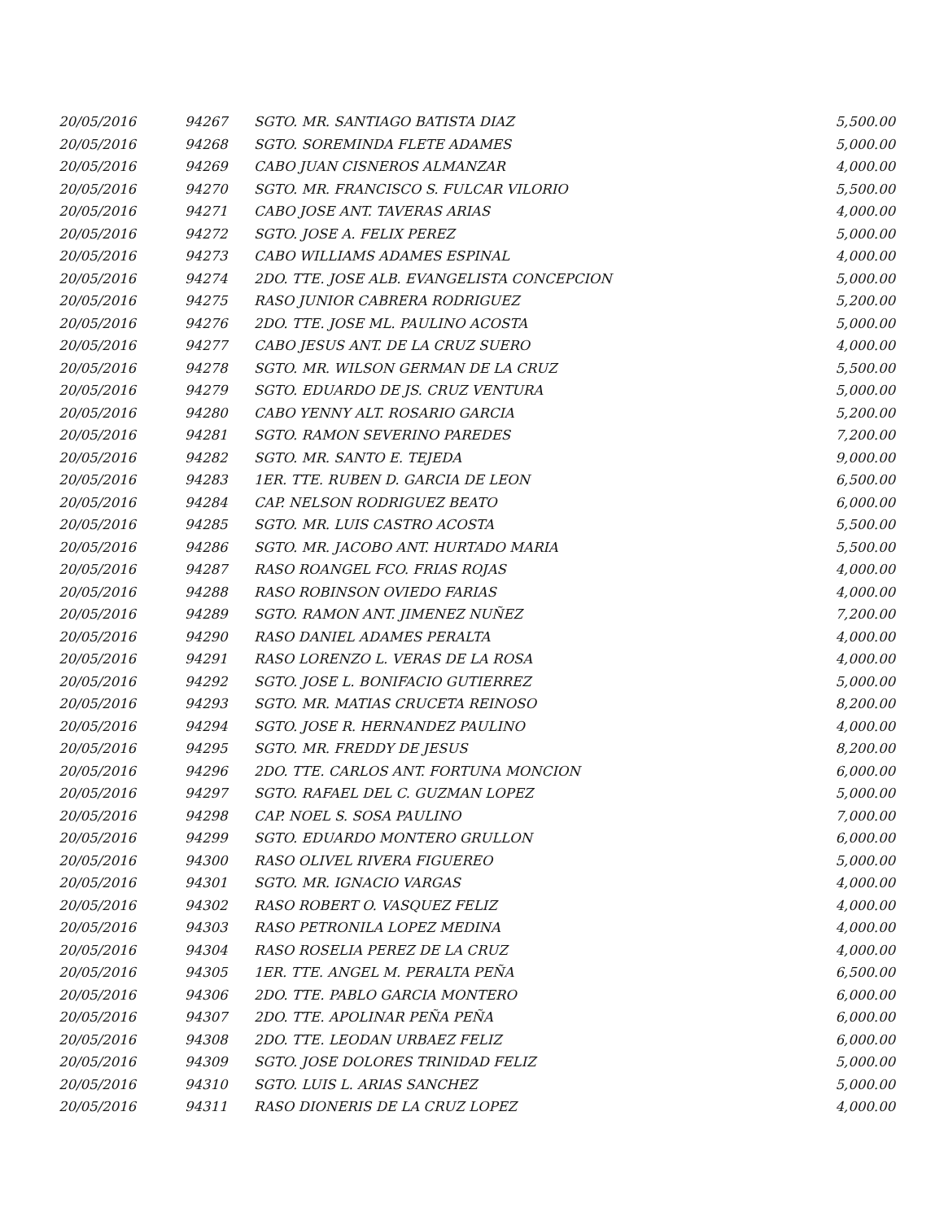| 20/05/2016 | 94267 | SGTO. MR. SANTIAGO BATISTA DIAZ | 5,500.00 |
| 20/05/2016 | 94268 | SGTO. SOREMINDA FLETE ADAMES | 5,000.00 |
| 20/05/2016 | 94269 | CABO JUAN CISNEROS ALMANZAR | 4,000.00 |
| 20/05/2016 | 94270 | SGTO. MR. FRANCISCO S. FULCAR VILORIO | 5,500.00 |
| 20/05/2016 | 94271 | CABO JOSE ANT. TAVERAS ARIAS | 4,000.00 |
| 20/05/2016 | 94272 | SGTO. JOSE A. FELIX PEREZ | 5,000.00 |
| 20/05/2016 | 94273 | CABO WILLIAMS ADAMES ESPINAL | 4,000.00 |
| 20/05/2016 | 94274 | 2DO. TTE. JOSE ALB. EVANGELISTA CONCEPCION | 5,000.00 |
| 20/05/2016 | 94275 | RASO JUNIOR CABRERA RODRIGUEZ | 5,200.00 |
| 20/05/2016 | 94276 | 2DO. TTE. JOSE ML. PAULINO ACOSTA | 5,000.00 |
| 20/05/2016 | 94277 | CABO JESUS ANT. DE LA CRUZ SUERO | 4,000.00 |
| 20/05/2016 | 94278 | SGTO. MR. WILSON GERMAN DE LA CRUZ | 5,500.00 |
| 20/05/2016 | 94279 | SGTO. EDUARDO DE JS. CRUZ VENTURA | 5,000.00 |
| 20/05/2016 | 94280 | CABO YENNY ALT. ROSARIO GARCIA | 5,200.00 |
| 20/05/2016 | 94281 | SGTO. RAMON SEVERINO PAREDES | 7,200.00 |
| 20/05/2016 | 94282 | SGTO. MR. SANTO E. TEJEDA | 9,000.00 |
| 20/05/2016 | 94283 | 1ER. TTE. RUBEN D. GARCIA DE LEON | 6,500.00 |
| 20/05/2016 | 94284 | CAP. NELSON RODRIGUEZ BEATO | 6,000.00 |
| 20/05/2016 | 94285 | SGTO. MR. LUIS CASTRO ACOSTA | 5,500.00 |
| 20/05/2016 | 94286 | SGTO. MR. JACOBO ANT. HURTADO MARIA | 5,500.00 |
| 20/05/2016 | 94287 | RASO ROANGEL FCO. FRIAS ROJAS | 4,000.00 |
| 20/05/2016 | 94288 | RASO ROBINSON OVIEDO FARIAS | 4,000.00 |
| 20/05/2016 | 94289 | SGTO. RAMON ANT. JIMENEZ NUÑEZ | 7,200.00 |
| 20/05/2016 | 94290 | RASO DANIEL ADAMES PERALTA | 4,000.00 |
| 20/05/2016 | 94291 | RASO LORENZO L. VERAS DE LA ROSA | 4,000.00 |
| 20/05/2016 | 94292 | SGTO. JOSE L. BONIFACIO GUTIERREZ | 5,000.00 |
| 20/05/2016 | 94293 | SGTO. MR. MATIAS CRUCETA REINOSO | 8,200.00 |
| 20/05/2016 | 94294 | SGTO. JOSE R. HERNANDEZ PAULINO | 4,000.00 |
| 20/05/2016 | 94295 | SGTO. MR. FREDDY DE JESUS | 8,200.00 |
| 20/05/2016 | 94296 | 2DO. TTE. CARLOS ANT. FORTUNA MONCION | 6,000.00 |
| 20/05/2016 | 94297 | SGTO. RAFAEL DEL C. GUZMAN LOPEZ | 5,000.00 |
| 20/05/2016 | 94298 | CAP. NOEL S. SOSA PAULINO | 7,000.00 |
| 20/05/2016 | 94299 | SGTO. EDUARDO MONTERO GRULLON | 6,000.00 |
| 20/05/2016 | 94300 | RASO OLIVEL RIVERA FIGUEREO | 5,000.00 |
| 20/05/2016 | 94301 | SGTO. MR. IGNACIO VARGAS | 4,000.00 |
| 20/05/2016 | 94302 | RASO ROBERT O. VASQUEZ FELIZ | 4,000.00 |
| 20/05/2016 | 94303 | RASO PETRONILA LOPEZ MEDINA | 4,000.00 |
| 20/05/2016 | 94304 | RASO ROSELIA PEREZ DE LA CRUZ | 4,000.00 |
| 20/05/2016 | 94305 | 1ER. TTE. ANGEL M. PERALTA PEÑA | 6,500.00 |
| 20/05/2016 | 94306 | 2DO. TTE. PABLO GARCIA MONTERO | 6,000.00 |
| 20/05/2016 | 94307 | 2DO. TTE. APOLINAR PEÑA PEÑA | 6,000.00 |
| 20/05/2016 | 94308 | 2DO. TTE. LEODAN URBAEZ FELIZ | 6,000.00 |
| 20/05/2016 | 94309 | SGTO. JOSE DOLORES TRINIDAD FELIZ | 5,000.00 |
| 20/05/2016 | 94310 | SGTO. LUIS L. ARIAS SANCHEZ | 5,000.00 |
| 20/05/2016 | 94311 | RASO DIONERIS DE LA CRUZ LOPEZ | 4,000.00 |